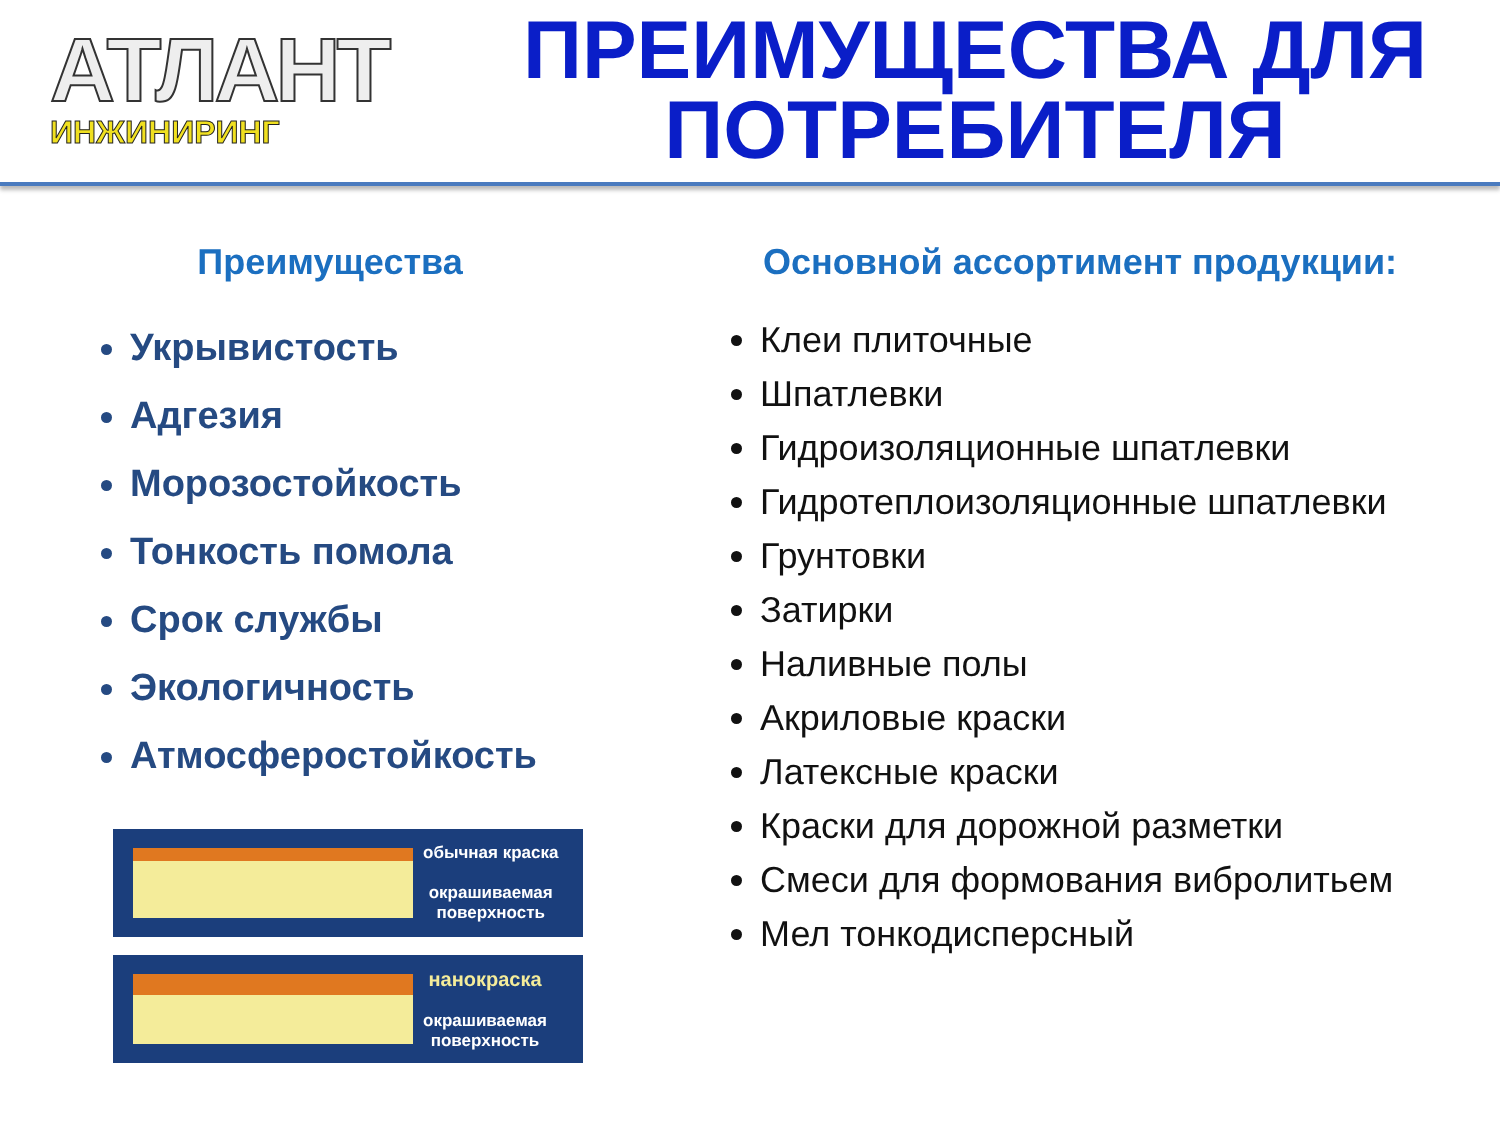АТЛАНТ
ИНЖИНИРИНГ
ПРЕИМУЩЕСТВА ДЛЯ ПОТРЕБИТЕЛЯ
Преимущества
Укрывистость
Адгезия
Морозостойкость
Тонкость помола
Срок службы
Экологичность
Атмосферостойкость
обычная краска
окрашиваемая
поверхность
нанокраска
окрашиваемая
поверхность
Основной ассортимент продукции:
Клеи плиточные
Шпатлевки
Гидроизоляционные шпатлевки
Гидротеплоизоляционные шпатлевки
Грунтовки
Затирки
Наливные полы
Акриловые краски
Латексные краски
Краски для дорожной разметки
Смеси для формования вибролитьем
Мел тонкодисперсный